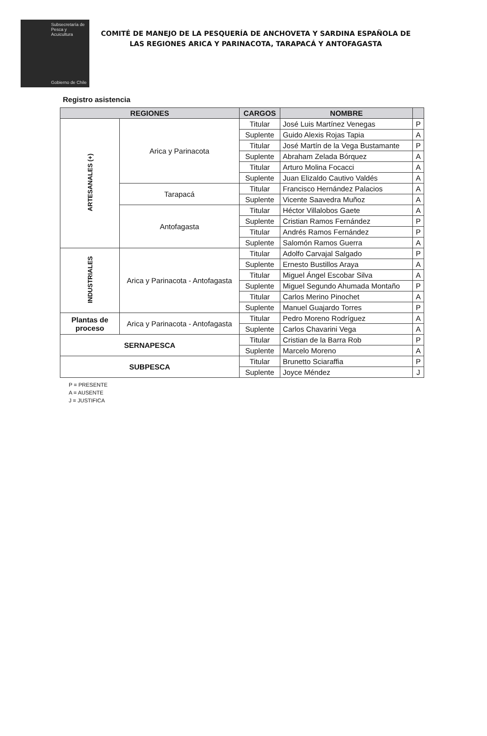Subsecretaría de Pesca y Acuicultura
Gobierno de Chile
COMITÉ DE MANEJO DE LA PESQUERÍA DE ANCHOVETA Y SARDINA ESPAÑOLA DE LAS REGIONES ARICA Y PARINACOTA, TARAPACÁ Y ANTOFAGASTA
Registro asistencia
| REGIONES | | CARGOS | NOMBRE | |
| --- | --- | --- | --- | --- |
| ARTESANALES (+) | Arica y Parinacota | Titular | José Luis Martínez Venegas | P |
| | | Suplente | Guido Alexis Rojas Tapia | A |
| | | Titular | José Martín de la Vega Bustamante | P |
| | | Suplente | Abraham Zelada Bórquez | A |
| | | Titular | Arturo Molina Focacci | A |
| | | Suplente | Juan Elizaldo Cautivo Valdés | A |
| | Tarapacá | Titular | Francisco Hernández Palacios | A |
| | | Suplente | Vicente Saavedra Muñoz | A |
| | Antofagasta | Titular | Héctor Villalobos Gaete | A |
| | | Suplente | Cristian Ramos Fernández | P |
| | | Titular | Andrés Ramos Fernández | P |
| | | Suplente | Salomón Ramos Guerra | A |
| INDUSTRIALES | Arica y Parinacota - Antofagasta | Titular | Adolfo Carvajal Salgado | P |
| | | Suplente | Ernesto Bustillos Araya | A |
| | | Titular | Miguel Ángel Escobar Silva | A |
| | | Suplente | Miguel Segundo Ahumada Montaño | P |
| | | Titular | Carlos Merino Pinochet | A |
| | | Suplente | Manuel Guajardo Torres | P |
| Plantas de proceso | Arica y Parinacota - Antofagasta | Titular | Pedro Moreno Rodríguez | A |
| | | Suplente | Carlos Chavarini Vega | A |
| SERNAPESCA | | Titular | Cristian de la Barra Rob | P |
| | | Suplente | Marcelo Moreno | A |
| SUBPESCA | | Titular | Brunetto Sciaraffia | P |
| | | Suplente | Joyce Méndez | J |
P = PRESENTE
A = AUSENTE
J = JUSTIFICA